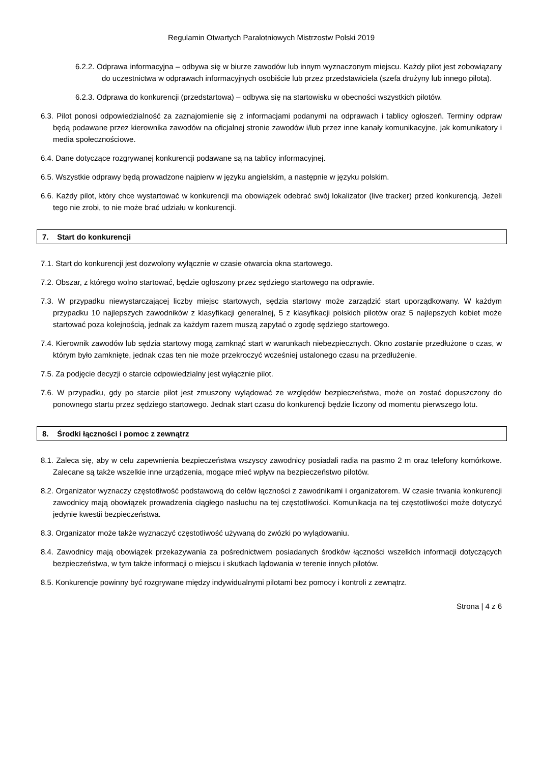Regulamin Otwartych Paralotniowych Mistrzostw Polski 2019
6.2.2. Odprawa informacyjna – odbywa się w biurze zawodów lub innym wyznaczonym miejscu. Każdy pilot jest zobowiązany do uczestnictwa w odprawach informacyjnych osobiście lub przez przedstawiciela (szefa drużyny lub innego pilota).
6.2.3. Odprawa do konkurencji (przedstartowa) – odbywa się na startowisku w obecności wszystkich pilotów.
6.3. Pilot ponosi odpowiedzialność za zaznajomienie się z informacjami podanymi na odprawach i tablicy ogłoszeń. Terminy odpraw będą podawane przez kierownika zawodów na oficjalnej stronie zawodów i/lub przez inne kanały komunikacyjne, jak komunikatory i media społecznościowe.
6.4. Dane dotyczące rozgrywanej konkurencji podawane są na tablicy informacyjnej.
6.5. Wszystkie odprawy będą prowadzone najpierw w języku angielskim, a następnie w języku polskim.
6.6. Każdy pilot, który chce wystartować w konkurencji ma obowiązek odebrać swój lokalizator (live tracker) przed konkurencją. Jeżeli tego nie zrobi, to nie może brać udziału w konkurencji.
7. Start do konkurencji
7.1. Start do konkurencji jest dozwolony wyłącznie w czasie otwarcia okna startowego.
7.2. Obszar, z którego wolno startować, będzie ogłoszony przez sędziego startowego na odprawie.
7.3. W przypadku niewystarczającej liczby miejsc startowych, sędzia startowy może zarządzić start uporządkowany. W każdym przypadku 10 najlepszych zawodników z klasyfikacji generalnej, 5 z klasyfikacji polskich pilotów oraz 5 najlepszych kobiet może startować poza kolejnością, jednak za każdym razem muszą zapytać o zgodę sędziego startowego.
7.4. Kierownik zawodów lub sędzia startowy mogą zamknąć start w warunkach niebezpiecznych. Okno zostanie przedłużone o czas, w którym było zamknięte, jednak czas ten nie może przekroczyć wcześniej ustalonego czasu na przedłużenie.
7.5. Za podjęcie decyzji o starcie odpowiedzialny jest wyłącznie pilot.
7.6. W przypadku, gdy po starcie pilot jest zmuszony wylądować ze względów bezpieczeństwa, może on zostać dopuszczony do ponownego startu przez sędziego startowego. Jednak start czasu do konkurencji będzie liczony od momentu pierwszego lotu.
8. Środki łączności i pomoc z zewnątrz
8.1. Zaleca się, aby w celu zapewnienia bezpieczeństwa wszyscy zawodnicy posiadali radia na pasmo 2 m oraz telefony komórkowe. Zalecane są także wszelkie inne urządzenia, mogące mieć wpływ na bezpieczeństwo pilotów.
8.2. Organizator wyznaczy częstotliwość podstawową do celów łączności z zawodnikami i organizatorem. W czasie trwania konkurencji zawodnicy mają obowiązek prowadzenia ciągłego nasłuchu na tej częstotliwości. Komunikacja na tej częstotliwości może dotyczyć jedynie kwestii bezpieczeństwa.
8.3. Organizator może także wyznaczyć częstotliwość używaną do zwózki po wylądowaniu.
8.4. Zawodnicy mają obowiązek przekazywania za pośrednictwem posiadanych środków łączności wszelkich informacji dotyczących bezpieczeństwa, w tym także informacji o miejscu i skutkach lądowania w terenie innych pilotów.
8.5. Konkurencje powinny być rozgrywane między indywidualnymi pilotami bez pomocy i kontroli z zewnątrz.
Strona | 4 z 6